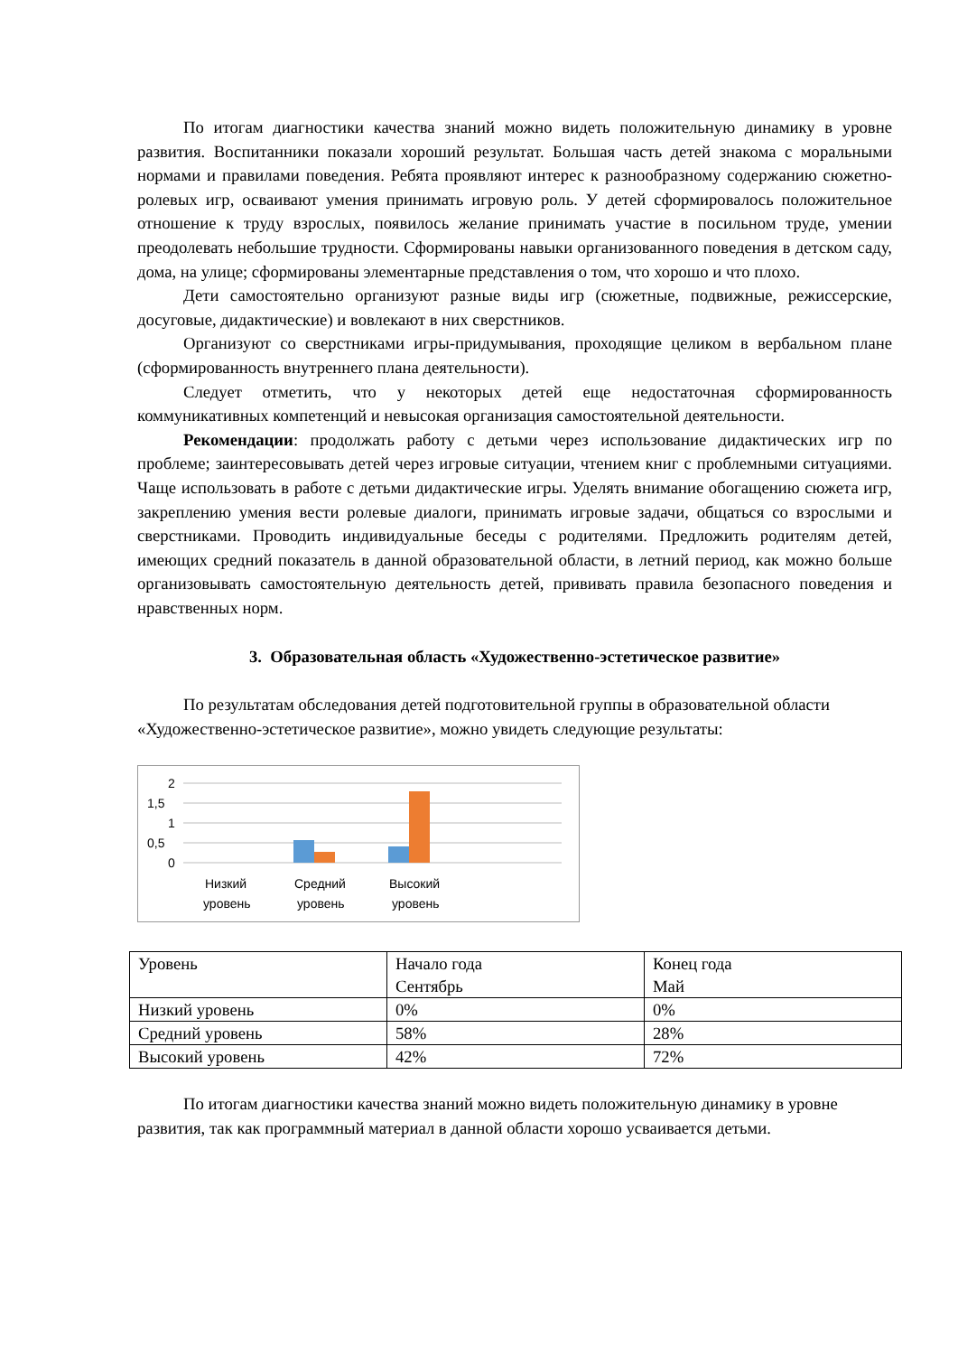По итогам диагностики качества знаний можно видеть положительную динамику в уровне развития. Воспитанники показали хороший результат. Большая часть детей знакома с моральными нормами и правилами поведения. Ребята проявляют интерес к разнообразному содержанию сюжетно-ролевых игр, осваивают умения принимать игровую роль. У детей сформировалось положительное отношение к труду взрослых, появилось желание принимать участие в посильном труде, умении преодолевать небольшие трудности. Сформированы навыки организованного поведения в детском саду, дома, на улице; сформированы элементарные представления о том, что хорошо и что плохо.
Дети самостоятельно организуют разные виды игр (сюжетные, подвижные, режиссерские, досуговые, дидактические) и вовлекают в них сверстников.
Организуют со сверстниками игры-придумывания, проходящие целиком в вербальном плане (сформированность внутреннего плана деятельности).
Следует отметить, что у некоторых детей еще недостаточная сформированность коммуникативных компетенций и невысокая организация самостоятельной деятельности.
Рекомендации: продолжать работу с детьми через использование дидактических игр по проблеме; заинтересовывать детей через игровые ситуации, чтением книг с проблемными ситуациями. Чаще использовать в работе с детьми дидактические игры. Уделять внимание обогащению сюжета игр, закреплению умения вести ролевые диалоги, принимать игровые задачи, общаться со взрослыми и сверстниками. Проводить индивидуальные беседы с родителями. Предложить родителям детей, имеющих средний показатель в данной образовательной области, в летний период, как можно больше организовывать самостоятельную деятельность детей, прививать правила безопасного поведения и нравственных норм.
3. Образовательная область «Художественно-эстетическое развитие»
По результатам обследования детей подготовительной группы в образовательной области «Художественно-эстетическое развитие», можно увидеть следующие результаты:
2
1,5
1
0,5
0
Низкий
уровень
Средний
уровень
Высокий
уровень
| Уровень | Начало года Сентябрь | Конец года Май |
| Низкий уровень | 0% | 0% |
| Средний уровень | 58% | 28% |
| Высокий уровень | 42% | 72% |
По итогам диагностики качества знаний можно видеть положительную динамику в уровне развития, так как программный материал в данной области хорошо усваивается детьми.